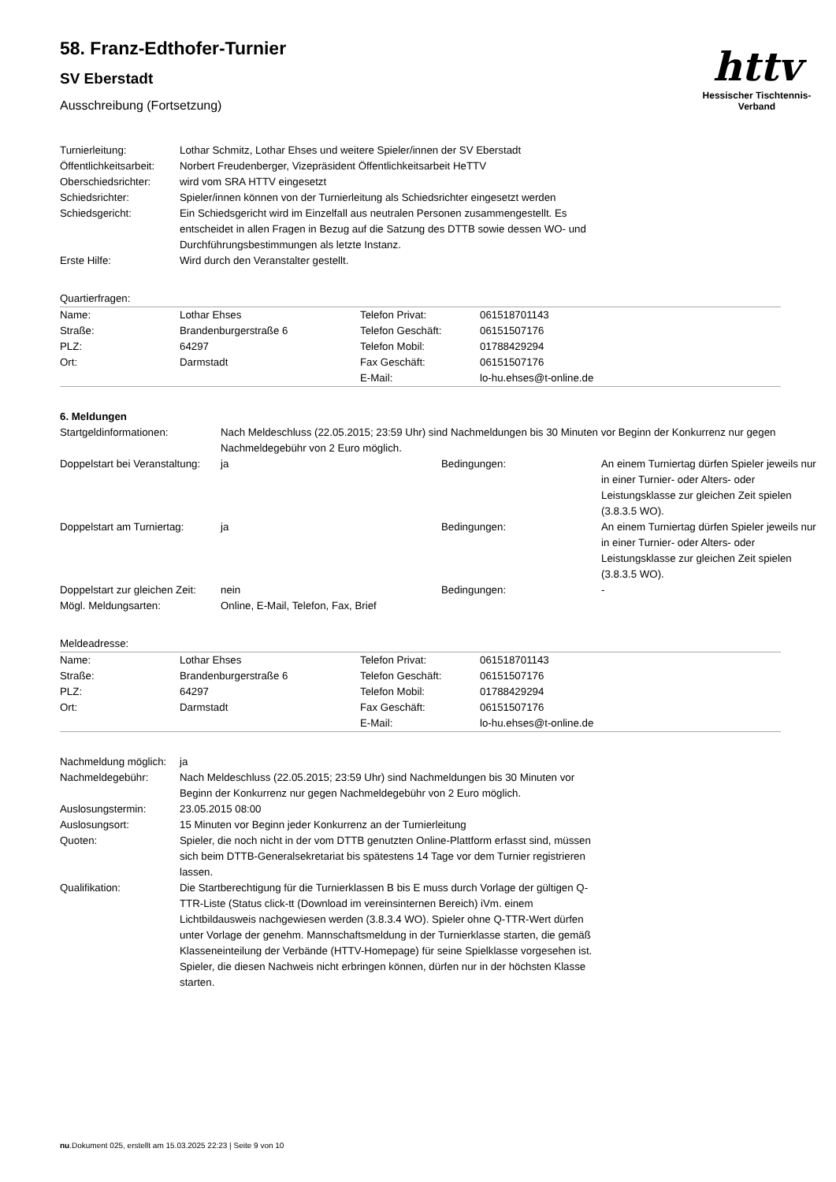httv
Hessischer Tischtennis-Verband
58. Franz-Edthofer-Turnier
SV Eberstadt
Ausschreibung (Fortsetzung)
| Turnierleitung: | Lothar Schmitz, Lothar Ehses und weitere Spieler/innen der SV Eberstadt |
| Öffentlichkeitsarbeit: | Norbert Freudenberger, Vizepräsident Öffentlichkeitsarbeit HeTTV |
| Oberschiedsrichter: | wird vom SRA HTTV eingesetzt |
| Schiedsrichter: | Spieler/innen können von der Turnierleitung als Schiedsrichter eingesetzt werden |
| Schiedsgericht: | Ein Schiedsgericht wird im Einzelfall aus neutralen Personen zusammengestellt. Es entscheidet in allen Fragen in Bezug auf die Satzung des DTTB sowie dessen WO- und Durchführungsbestimmungen als letzte Instanz. |
| Erste Hilfe: | Wird durch den Veranstalter gestellt. |
Quartierfragen:
| Name: | Lothar Ehses | Telefon Privat: | 061518701143 |
| Straße: | Brandenburgerstraße 6 | Telefon Geschäft: | 06151507176 |
| PLZ: | 64297 | Telefon Mobil: | 01788429294 |
| Ort: | Darmstadt | Fax Geschäft: | 06151507176 |
| | | E-Mail: | lo-hu.ehses@t-online.de |
6. Meldungen
| Startgeldinformationen: | Nach Meldeschluss (22.05.2015; 23:59 Uhr) sind Nachmeldungen bis 30 Minuten vor Beginn der Konkurrenz nur gegen Nachmeldegebühr von 2 Euro möglich. | | |
| Doppelstart bei Veranstaltung: | ja | Bedingungen: | An einem Turniertag dürfen Spieler jeweils nur in einer Turnier- oder Alters- oder Leistungsklasse zur gleichen Zeit spielen (3.8.3.5 WO). |
| Doppelstart am Turniertag: | ja | Bedingungen: | An einem Turniertag dürfen Spieler jeweils nur in einer Turnier- oder Alters- oder Leistungsklasse zur gleichen Zeit spielen (3.8.3.5 WO). |
| Doppelstart zur gleichen Zeit: | nein | Bedingungen: | - |
| Mögl. Meldungsarten: | Online, E-Mail, Telefon, Fax, Brief | | |
Meldeadresse:
| Name: | Lothar Ehses | Telefon Privat: | 061518701143 |
| Straße: | Brandenburgerstraße 6 | Telefon Geschäft: | 06151507176 |
| PLZ: | 64297 | Telefon Mobil: | 01788429294 |
| Ort: | Darmstadt | Fax Geschäft: | 06151507176 |
| | | E-Mail: | lo-hu.ehses@t-online.de |
| Nachmeldung möglich: | ja |
| Nachmeldegebühr: | Nach Meldeschluss (22.05.2015; 23:59 Uhr) sind Nachmeldungen bis 30 Minuten vor Beginn der Konkurrenz nur gegen Nachmeldegebühr von 2 Euro möglich. |
| Auslosungstermin: | 23.05.2015 08:00 |
| Auslosungsort: | 15 Minuten vor Beginn jeder Konkurrenz an der Turnierleitung |
| Quoten: | Spieler, die noch nicht in der vom DTTB genutzten Online-Plattform erfasst sind, müssen sich beim DTTB-Generalsekretariat bis spätestens 14 Tage vor dem Turnier registrieren lassen. |
| Qualifikation: | Die Startberechtigung für die Turnierklassen B bis E muss durch Vorlage der gültigen Q-TTR-Liste (Status click-tt (Download im vereinsinternen Bereich) iVm. einem Lichtbildausweis nachgewiesen werden (3.8.3.4 WO). Spieler ohne Q-TTR-Wert dürfen unter Vorlage der genehm. Mannschaftsmeldung in der Turnierklasse starten, die gemäß Klasseneinteilung der Verbände (HTTV-Homepage) für seine Spielklasse vorgesehen ist. Spieler, die diesen Nachweis nicht erbringen können, dürfen nur in der höchsten Klasse starten. |
nu.Dokument 025, erstellt am 15.03.2025 22:23 | Seite 9 von 10